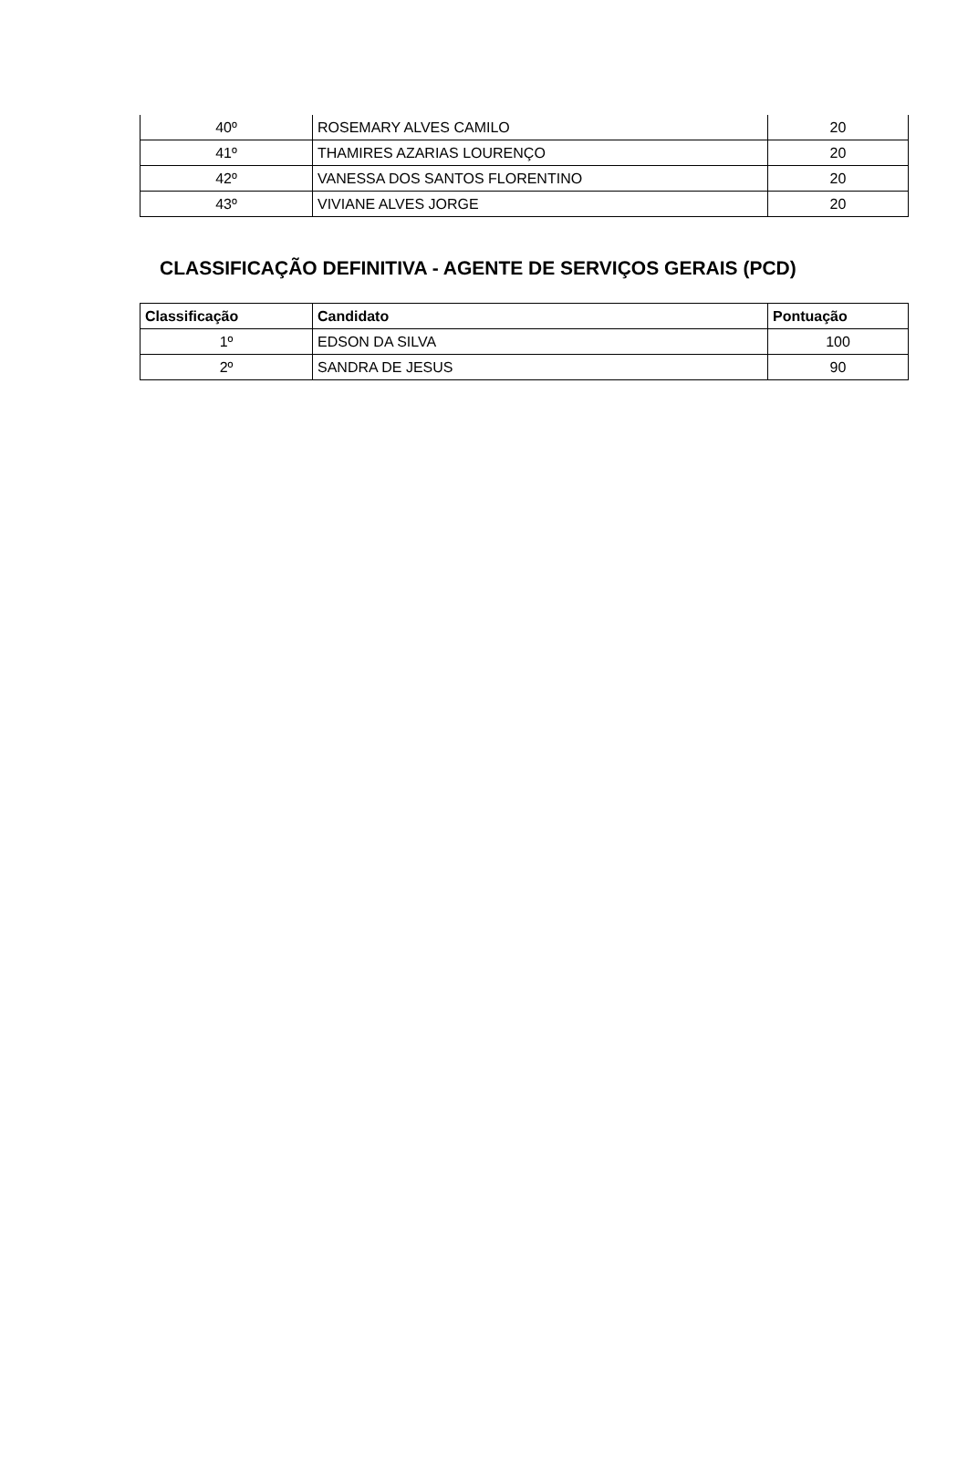| 40º | ROSEMARY ALVES CAMILO | 20 |
| 41º | THAMIRES AZARIAS LOURENÇO | 20 |
| 42º | VANESSA DOS SANTOS FLORENTINO | 20 |
| 43º | VIVIANE ALVES JORGE | 20 |
CLASSIFICAÇÃO DEFINITIVA - AGENTE DE SERVIÇOS GERAIS (PCD)
| Classificação | Candidato | Pontuação |
| --- | --- | --- |
| 1º | EDSON DA SILVA | 100 |
| 2º | SANDRA DE JESUS | 90 |